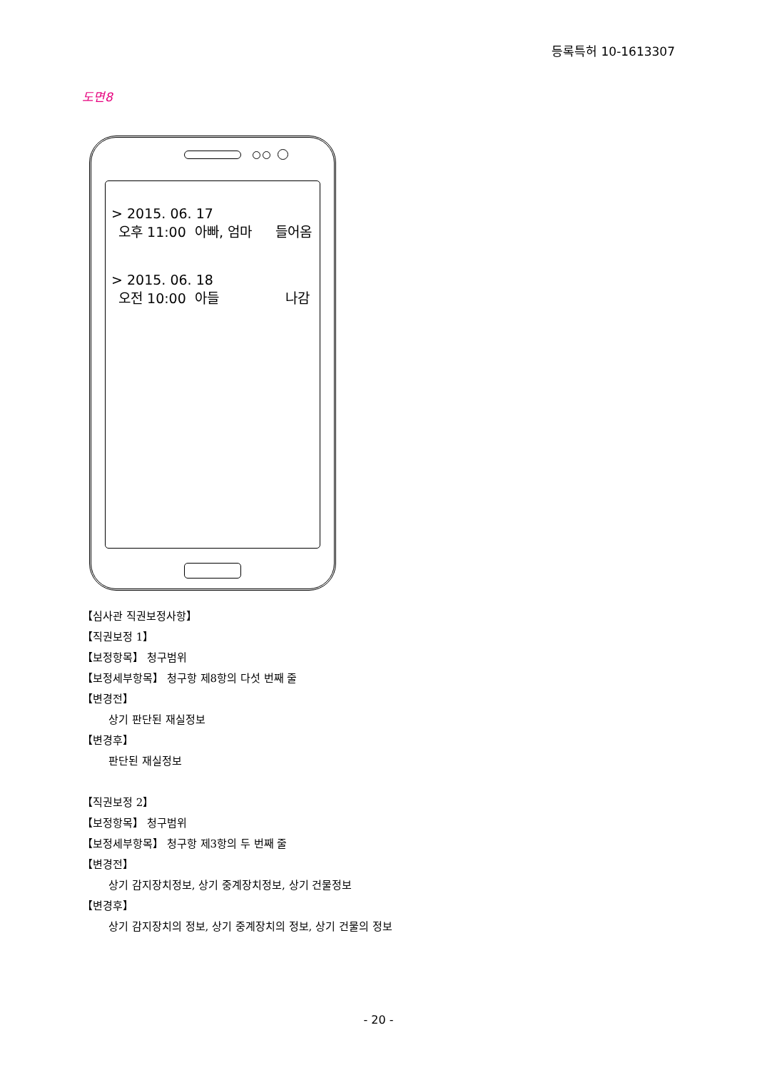등록특허 10-1613307
도면8
> 2015. 06. 17
오후 11:00 아빠, 엄마 들어옴
> 2015. 06. 18
오전 10:00 아들 나감
【심사관 직권보정사항】
【직권보정 1】
【보정항목】 청구범위
【보정세부항목】 청구항 제8항의 다섯 번째 줄
【변경전】
상기 판단된 재실정보
【변경후】
판단된 재실정보
【직권보정 2】
【보정항목】 청구범위
【보정세부항목】 청구항 제3항의 두 번째 줄
【변경전】
상기 감지장치정보, 상기 중계장치정보, 상기 건물정보
【변경후】
상기 감지장치의 정보, 상기 중계장치의 정보, 상기 건물의 정보
- 20 -